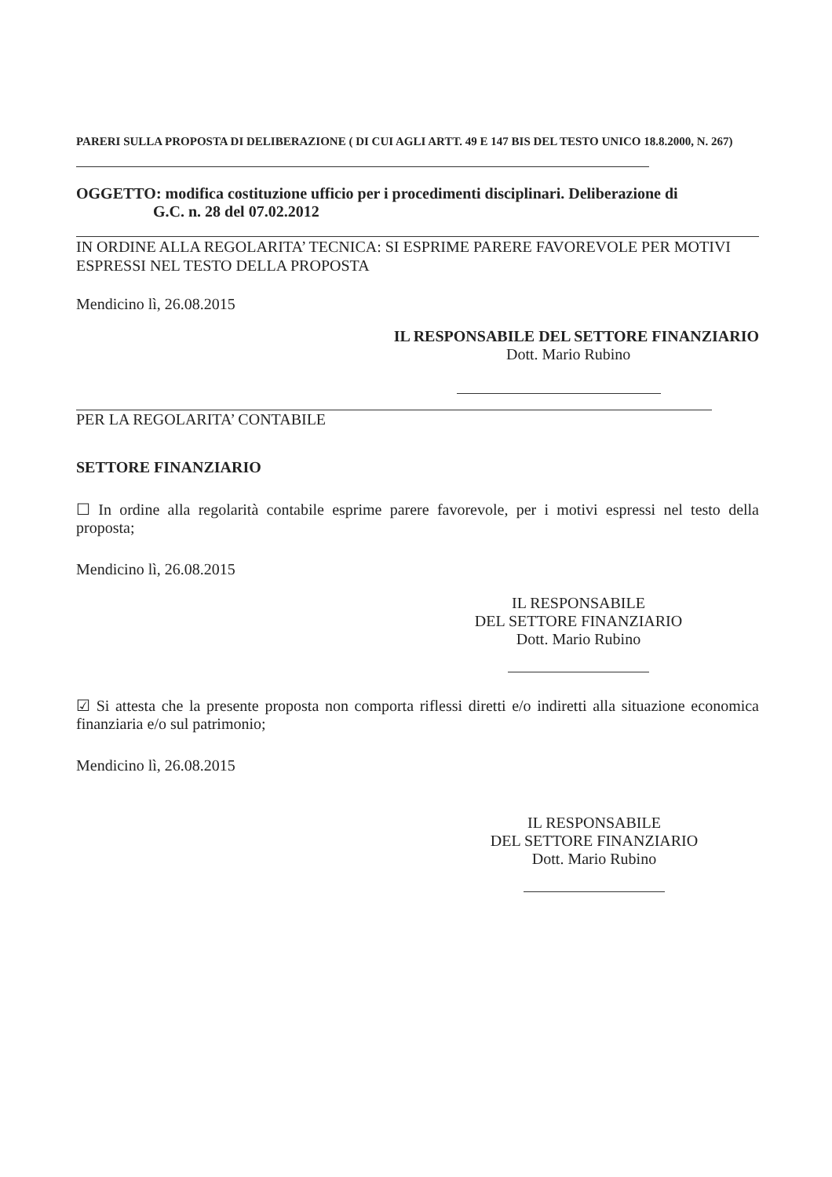PARERI SULLA PROPOSTA DI DELIBERAZIONE ( DI CUI AGLI ARTT. 49 E 147 BIS DEL TESTO UNICO 18.8.2000, N. 267)
OGGETTO: modifica costituzione ufficio per i procedimenti disciplinari. Deliberazione di
G.C. n. 28 del 07.02.2012
IN ORDINE ALLA REGOLARITA’ TECNICA: SI ESPRIME PARERE FAVOREVOLE PER MOTIVI ESPRESSI NEL TESTO DELLA PROPOSTA
Mendicino lì, 26.08.2015
IL RESPONSABILE DEL SETTORE FINANZIARIO
Dott. Mario Rubino
PER LA REGOLARITA’ CONTABILE
SETTORE FINANZIARIO
☐ In ordine alla regolarità contabile esprime parere favorevole, per i motivi espressi nel testo della proposta;
Mendicino lì, 26.08.2015
IL RESPONSABILE
DEL SETTORE FINANZIARIO
Dott. Mario Rubino
☑ Si attesta che la presente proposta non comporta riflessi diretti e/o indiretti alla situazione economica finanziaria e/o sul patrimonio;
Mendicino lì, 26.08.2015
IL RESPONSABILE
DEL SETTORE FINANZIARIO
Dott. Mario Rubino